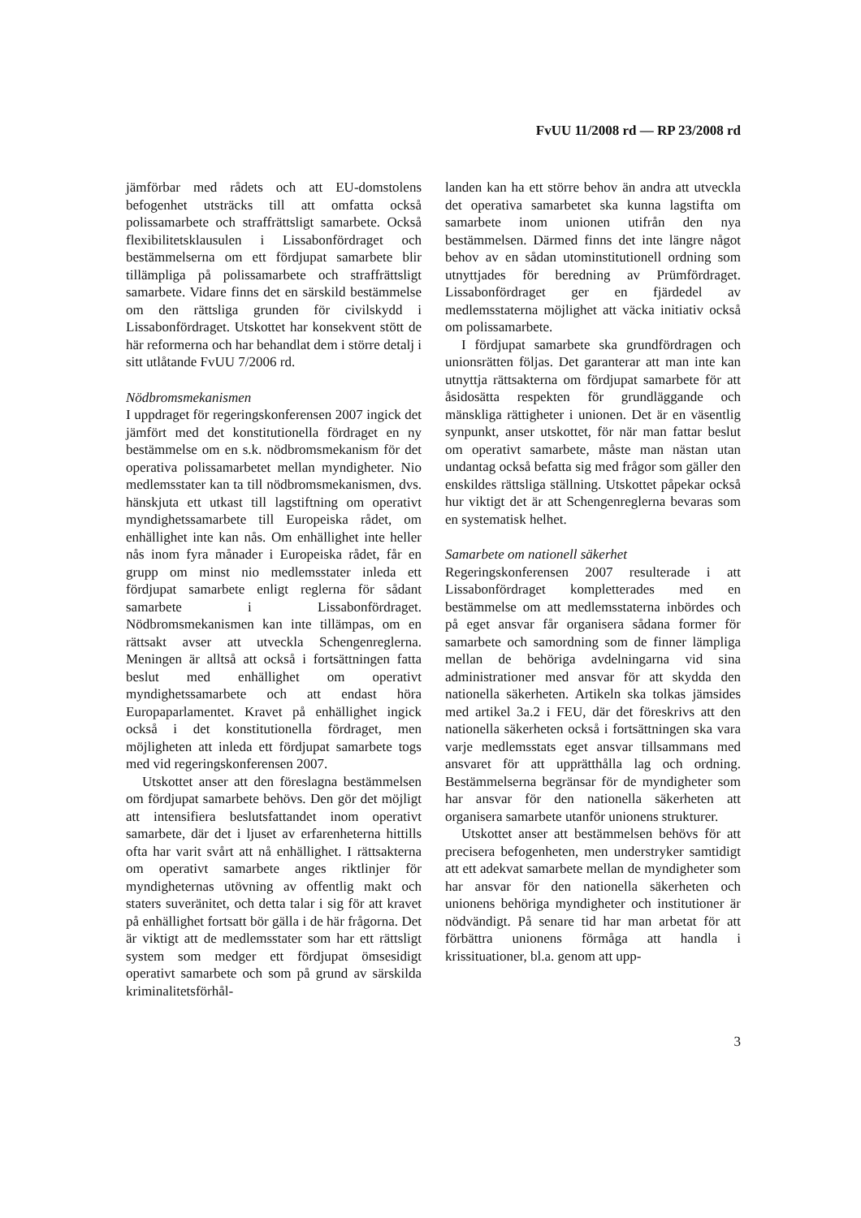FvUU 11/2008 rd — RP 23/2008 rd
jämförbar med rådets och att EU-domstolens befogenhet utsträcks till att omfatta också polissamarbete och straffrättsligt samarbete. Också flexibilitetsklausulen i Lissabonfördraget och bestämmelserna om ett fördjupat samarbete blir tillämpliga på polissamarbete och straffrättsligt samarbete. Vidare finns det en särskild bestämmelse om den rättsliga grunden för civilskydd i Lissabonfördraget. Utskottet har konsekvent stött de här reformerna och har behandlat dem i större detalj i sitt utlåtande FvUU 7/2006 rd.
Nödbromsmekanismen
I uppdraget för regeringskonferensen 2007 ingick det jämfört med det konstitutionella fördraget en ny bestämmelse om en s.k. nödbromsmekanism för det operativa polissamarbetet mellan myndigheter. Nio medlemsstater kan ta till nödbromsmekanismen, dvs. hänskjuta ett utkast till lagstiftning om operativt myndighetssamarbete till Europeiska rådet, om enhällighet inte kan nås. Om enhällighet inte heller nås inom fyra månader i Europeiska rådet, får en grupp om minst nio medlemsstater inleda ett fördjupat samarbete enligt reglerna för sådant samarbete i Lissabonfördraget. Nödbromsmekanismen kan inte tillämpas, om en rättsakt avser att utveckla Schengenreglerna. Meningen är alltså att också i fortsättningen fatta beslut med enhällighet om operativt myndighetssamarbete och att endast höra Europaparlamentet. Kravet på enhällighet ingick också i det konstitutionella fördraget, men möjligheten att inleda ett fördjupat samarbete togs med vid regeringskonferensen 2007.
Utskottet anser att den föreslagna bestämmelsen om fördjupat samarbete behövs. Den gör det möjligt att intensifiera beslutsfattandet inom operativt samarbete, där det i ljuset av erfarenheterna hittills ofta har varit svårt att nå enhällighet. I rättsakterna om operativt samarbete anges riktlinjer för myndigheternas utövning av offentlig makt och staters suveränitet, och detta talar i sig för att kravet på enhällighet fortsatt bör gälla i de här frågorna. Det är viktigt att de medlemsstater som har ett rättsligt system som medger ett fördjupat ömsesidigt operativt samarbete och som på grund av särskilda kriminalitetsförhål-
landen kan ha ett större behov än andra att utveckla det operativa samarbetet ska kunna lagstifta om samarbete inom unionen utifrån den nya bestämmelsen. Därmed finns det inte längre något behov av en sådan utominstitutionell ordning som utnyttjades för beredning av Prümfördraget. Lissabonfördraget ger en fjärdedel av medlemsstaterna möjlighet att väcka initiativ också om polissamarbete.
I fördjupat samarbete ska grundfördragen och unionsrätten följas. Det garanterar att man inte kan utnyttja rättsakterna om fördjupat samarbete för att åsidosätta respekten för grundläggande och mänskliga rättigheter i unionen. Det är en väsentlig synpunkt, anser utskottet, för när man fattar beslut om operativt samarbete, måste man nästan utan undantag också befatta sig med frågor som gäller den enskildes rättsliga ställning. Utskottet påpekar också hur viktigt det är att Schengenreglerna bevaras som en systematisk helhet.
Samarbete om nationell säkerhet
Regeringskonferensen 2007 resulterade i att Lissabonfördraget kompletterades med en bestämmelse om att medlemsstaterna inbördes och på eget ansvar får organisera sådana former för samarbete och samordning som de finner lämpliga mellan de behöriga avdelningarna vid sina administrationer med ansvar för att skydda den nationella säkerheten. Artikeln ska tolkas jämsides med artikel 3a.2 i FEU, där det föreskrivs att den nationella säkerheten också i fortsättningen ska vara varje medlemsstats eget ansvar tillsammans med ansvaret för att upprätthålla lag och ordning. Bestämmelserna begränsar för de myndigheter som har ansvar för den nationella säkerheten att organisera samarbete utanför unionens strukturer.
Utskottet anser att bestämmelsen behövs för att precisera befogenheten, men understryker samtidigt att ett adekvat samarbete mellan de myndigheter som har ansvar för den nationella säkerheten och unionens behöriga myndigheter och institutioner är nödvändigt. På senare tid har man arbetat för att förbättra unionens förmåga att handla i krissituationer, bl.a. genom att upp-
3